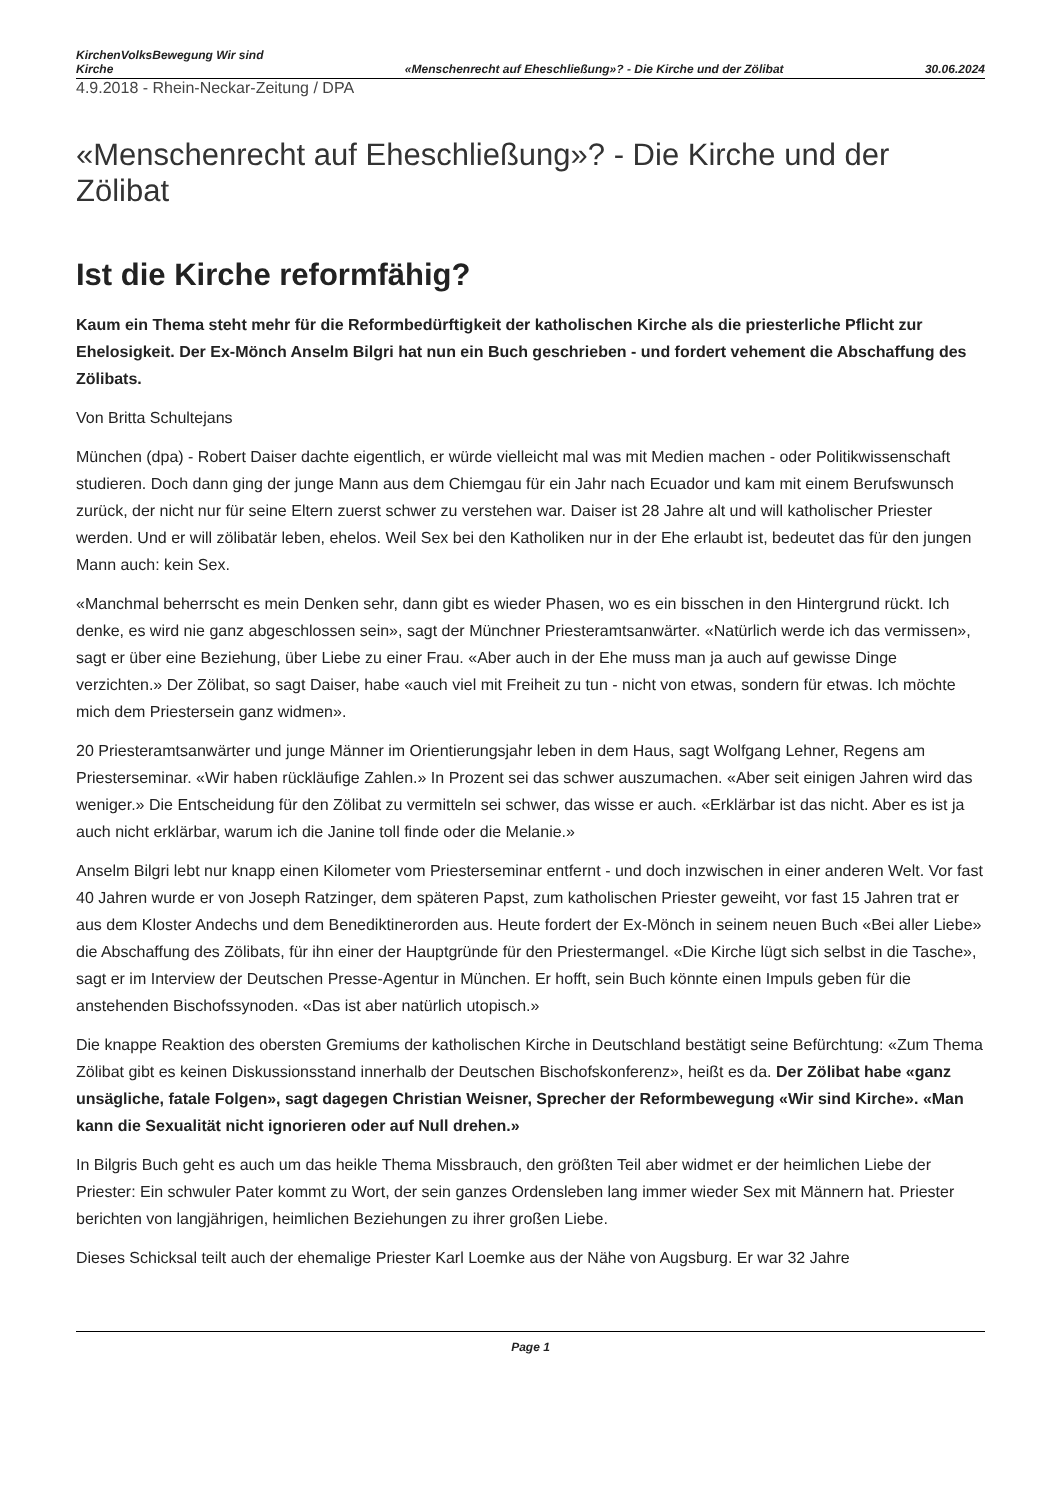KirchenVolksBewegung Wir sind
Kirche
«Menschenrecht auf Eheschließung»? - Die Kirche und der Zölibat
30.06.2024
4.9.2018 - Rhein-Neckar-Zeitung / DPA
«Menschenrecht auf Eheschließung»? - Die Kirche und der Zölibat
Ist die Kirche reformfähig?
Kaum ein Thema steht mehr für die Reformbedürftigkeit der katholischen Kirche als die priesterliche Pflicht zur Ehelosigkeit. Der Ex-Mönch Anselm Bilgri hat nun ein Buch geschrieben - und fordert vehement die Abschaffung des Zölibats.
Von Britta Schultejans
München (dpa) - Robert Daiser dachte eigentlich, er würde vielleicht mal was mit Medien machen - oder Politikwissenschaft studieren. Doch dann ging der junge Mann aus dem Chiemgau für ein Jahr nach Ecuador und kam mit einem Berufswunsch zurück, der nicht nur für seine Eltern zuerst schwer zu verstehen war. Daiser ist 28 Jahre alt und will katholischer Priester werden. Und er will zölibatär leben, ehelos. Weil Sex bei den Katholiken nur in der Ehe erlaubt ist, bedeutet das für den jungen Mann auch: kein Sex.
«Manchmal beherrscht es mein Denken sehr, dann gibt es wieder Phasen, wo es ein bisschen in den Hintergrund rückt. Ich denke, es wird nie ganz abgeschlossen sein», sagt der Münchner Priesteramtsanwärter. «Natürlich werde ich das vermissen», sagt er über eine Beziehung, über Liebe zu einer Frau. «Aber auch in der Ehe muss man ja auch auf gewisse Dinge verzichten.» Der Zölibat, so sagt Daiser, habe «auch viel mit Freiheit zu tun - nicht von etwas, sondern für etwas. Ich möchte mich dem Priestersein ganz widmen».
20 Priesteramtsanwärter und junge Männer im Orientierungsjahr leben in dem Haus, sagt Wolfgang Lehner, Regens am Priesterseminar. «Wir haben rückläufige Zahlen.» In Prozent sei das schwer auszumachen. «Aber seit einigen Jahren wird das weniger.» Die Entscheidung für den Zölibat zu vermitteln sei schwer, das wisse er auch. «Erklärbar ist das nicht. Aber es ist ja auch nicht erklärbar, warum ich die Janine toll finde oder die Melanie.»
Anselm Bilgri lebt nur knapp einen Kilometer vom Priesterseminar entfernt - und doch inzwischen in einer anderen Welt. Vor fast 40 Jahren wurde er von Joseph Ratzinger, dem späteren Papst, zum katholischen Priester geweiht, vor fast 15 Jahren trat er aus dem Kloster Andechs und dem Benediktinerorden aus. Heute fordert der Ex-Mönch in seinem neuen Buch «Bei aller Liebe» die Abschaffung des Zölibats, für ihn einer der Hauptgründe für den Priestermangel. «Die Kirche lügt sich selbst in die Tasche», sagt er im Interview der Deutschen Presse-Agentur in München. Er hofft, sein Buch könnte einen Impuls geben für die anstehenden Bischofssynoden. «Das ist aber natürlich utopisch.»
Die knappe Reaktion des obersten Gremiums der katholischen Kirche in Deutschland bestätigt seine Befürchtung: «Zum Thema Zölibat gibt es keinen Diskussionsstand innerhalb der Deutschen Bischofskonferenz», heißt es da. Der Zölibat habe «ganz unsägliche, fatale Folgen», sagt dagegen Christian Weisner, Sprecher der Reformbewegung «Wir sind Kirche». «Man kann die Sexualität nicht ignorieren oder auf Null drehen.»
In Bilgris Buch geht es auch um das heikle Thema Missbrauch, den größten Teil aber widmet er der heimlichen Liebe der Priester: Ein schwuler Pater kommt zu Wort, der sein ganzes Ordensleben lang immer wieder Sex mit Männern hat. Priester berichten von langjährigen, heimlichen Beziehungen zu ihrer großen Liebe.
Dieses Schicksal teilt auch der ehemalige Priester Karl Loemke aus der Nähe von Augsburg. Er war 32 Jahre
Page 1